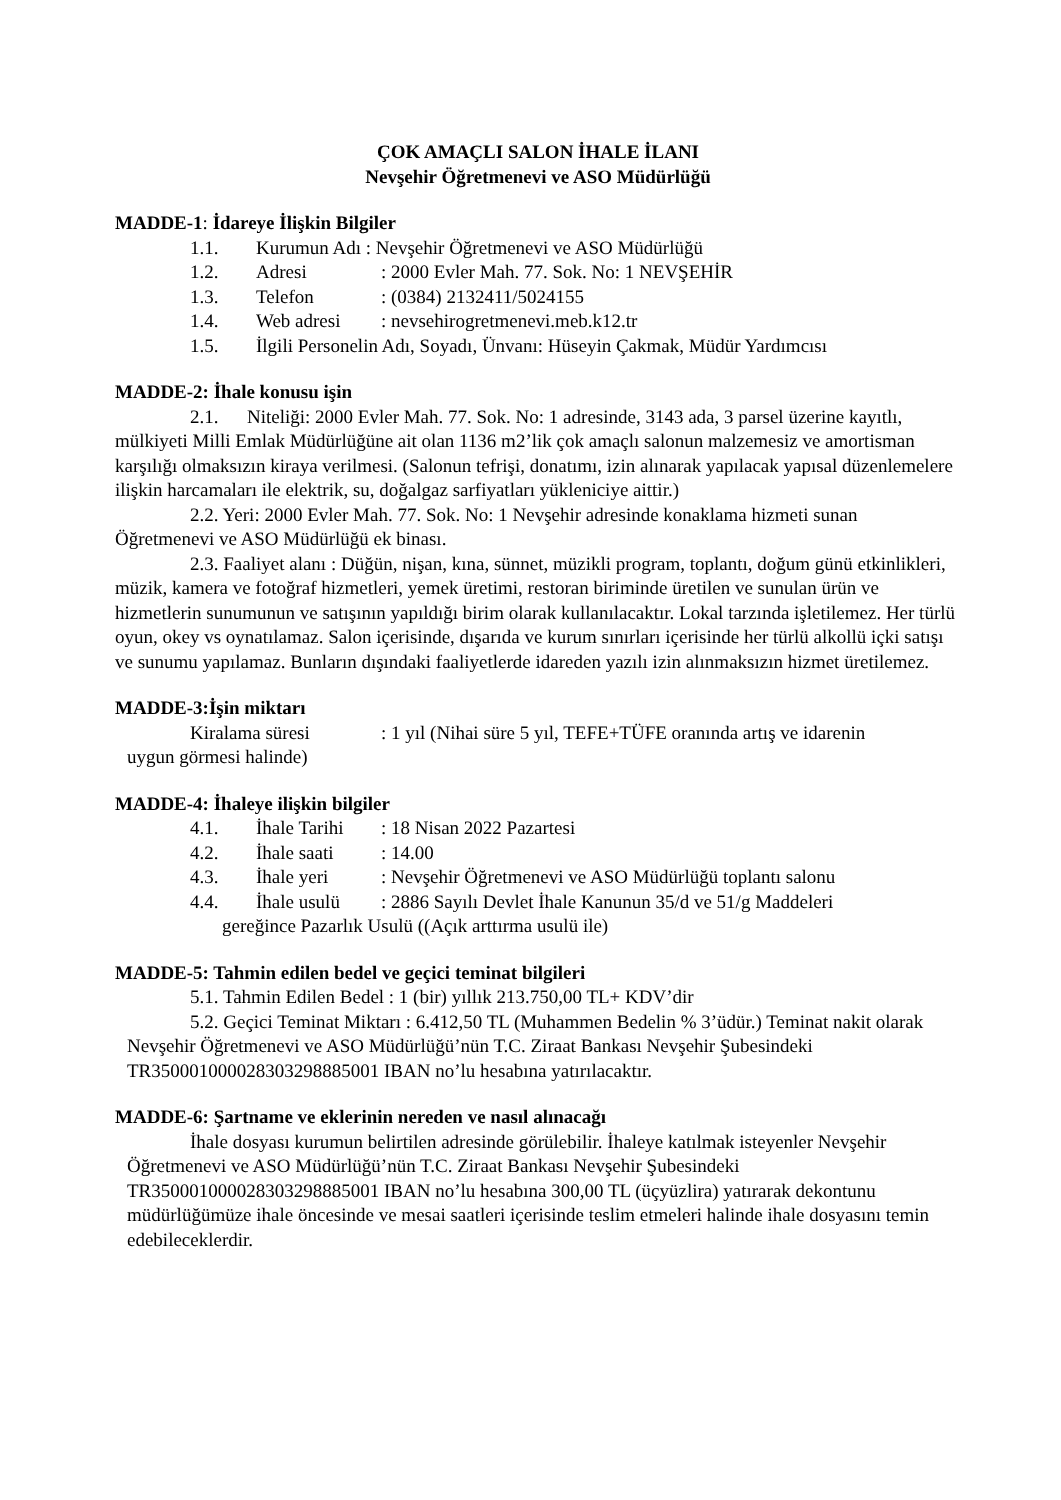ÇOK AMAÇLI SALON İHALE İLANI
Nevşehir Öğretmenevi ve ASO Müdürlüğü
MADDE-1: İdareye İlişkin Bilgiler
1.1. Kurumun Adı : Nevşehir Öğretmenevi ve ASO Müdürlüğü
1.2. Adresi: 2000 Evler Mah. 77. Sok. No: 1 NEVŞEHİR
1.3. Telefon: (0384) 2132411/5024155
1.4. Web adresi: nevsehirogretmenevi.meb.k12.tr
1.5. İlgili Personelin Adı, Soyadı, Ünvanı: Hüseyin Çakmak, Müdür Yardımcısı
MADDE-2: İhale konusu işin
2.1. Niteliği: 2000 Evler Mah. 77. Sok. No: 1 adresinde, 3143 ada, 3 parsel üzerine kayıtlı, mülkiyeti Milli Emlak Müdürlüğüne ait olan 1136 m2’lik çok amaçlı salonun malzemesiz ve amortisman karşılığı olmaksızın kiraya verilmesi. (Salonun tefrişi, donatımı, izin alınarak yapılacak yapısal düzenlemelere ilişkin harcamaları ile elektrik, su, doğalgaz sarfiyatları yükleniciye aittir.)
2.2. Yeri: 2000 Evler Mah. 77. Sok. No: 1 Nevşehir adresinde konaklama hizmeti sunan Öğretmenevi ve ASO Müdürlüğü ek binası.
2.3. Faaliyet alanı : Düğün, nişan, kına, sünnet, müzikli program, toplantı, doğum günü etkinlikleri, müzik, kamera ve fotoğraf hizmetleri, yemek üretimi, restoran biriminde üretilen ve sunulan ürün ve hizmetlerin sunumunun ve satışının yapıldığı birim olarak kullanılacaktır. Lokal tarzında işletilemez. Her türlü oyun, okey vs oynatılamaz. Salon içerisinde, dışarıda ve kurum sınırları içerisinde her türlü alkollü içki satışı ve sunumu yapılamaz. Bunların dışındaki faaliyetlerde idareden yazılı izin alınmaksızın hizmet üretilemez.
MADDE-3:İşin miktarı
Kiralama süresi: 1 yıl (Nihai süre 5 yıl, TEFE+TÜFE oranında artış ve idarenin
uygun görmesi halinde)
MADDE-4: İhaleye ilişkin bilgiler
4.1. İhale Tarihi: 18 Nisan 2022 Pazartesi
4.2. İhale saati: 14.00
4.3. İhale yeri: Nevşehir Öğretmenevi ve ASO Müdürlüğü toplantı salonu
4.4. İhale usulü: 2886 Sayılı Devlet İhale Kanunun 35/d ve 51/g Maddeleri
gereğince Pazarlık Usulü ((Açık arttırma usulü ile)
MADDE-5: Tahmin edilen bedel ve geçici teminat bilgileri
5.1. Tahmin Edilen Bedel : 1 (bir) yıllık 213.750,00 TL+ KDV’dir
5.2. Geçici Teminat Miktarı : 6.412,50 TL (Muhammen Bedelin % 3’üdür.) Teminat nakit olarak Nevşehir Öğretmenevi ve ASO Müdürlüğü’nün T.C. Ziraat Bankası Nevşehir Şubesindeki TR350001000028303298885001 IBAN no’lu hesabına yatırılacaktır.
MADDE-6: Şartname ve eklerinin nereden ve nasıl alınacağı
İhale dosyası kurumun belirtilen adresinde görülebilir. İhaleye katılmak isteyenler Nevşehir Öğretmenevi ve ASO Müdürlüğü’nün T.C. Ziraat Bankası Nevşehir Şubesindeki TR350001000028303298885001 IBAN no’lu hesabına 300,00 TL (üçyüzlira) yatırarak dekontunu müdürlüğümüze ihale öncesinde ve mesai saatleri içerisinde teslim etmeleri halinde ihale dosyasını temin edebileceklerdir.